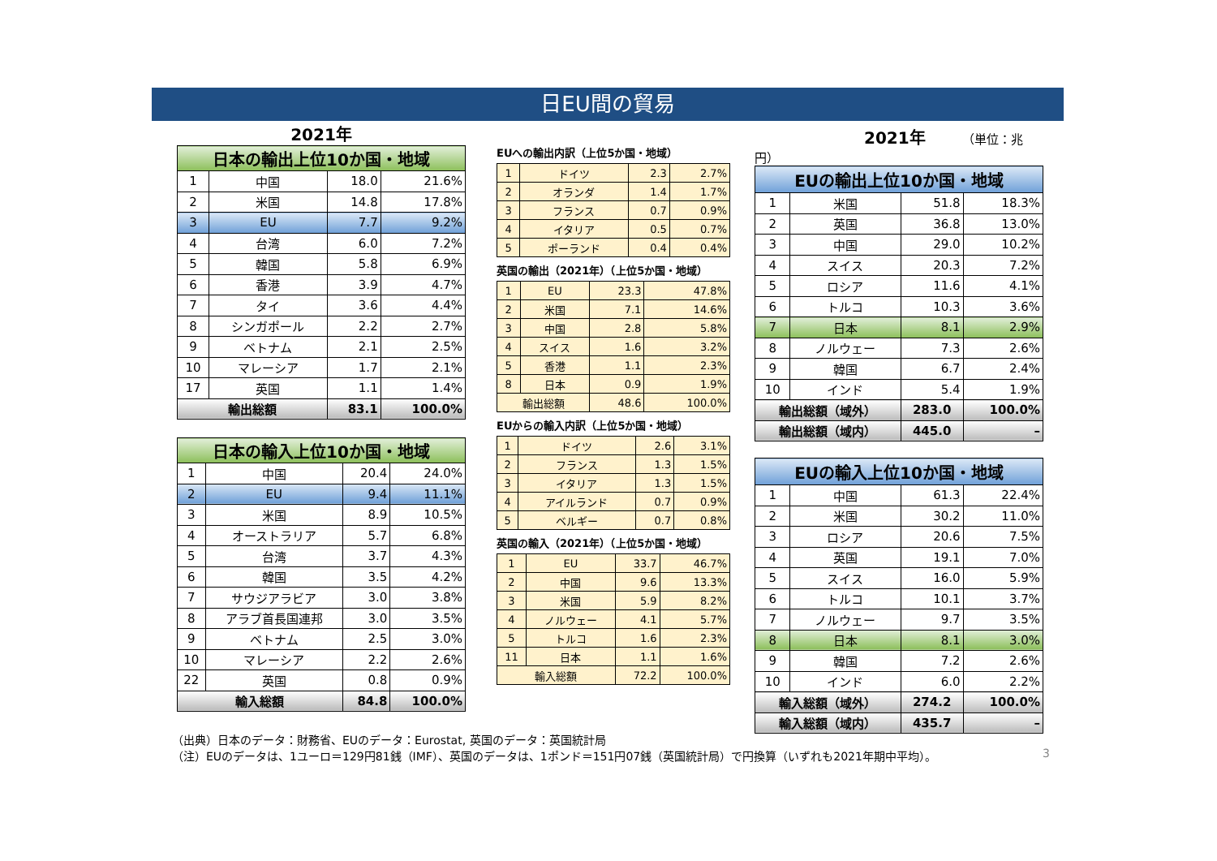日EU間の貿易
2021年
| 日本の輸出上位10か国・地域 | | | |
| --- | --- | --- | --- |
| 1 | 中国 | 18.0 | 21.6% |
| 2 | 米国 | 14.8 | 17.8% |
| 3 | EU | 7.7 | 9.2% |
| 4 | 台湾 | 6.0 | 7.2% |
| 5 | 韓国 | 5.8 | 6.9% |
| 6 | 香港 | 3.9 | 4.7% |
| 7 | タイ | 3.6 | 4.4% |
| 8 | シンガポール | 2.2 | 2.7% |
| 9 | ベトナム | 2.1 | 2.5% |
| 10 | マレーシア | 1.7 | 2.1% |
| 17 | 英国 | 1.1 | 1.4% |
| 輸出総額 | | 83.1 | 100.0% |
| 日本の輸入上位10か国・地域 | | | |
| --- | --- | --- | --- |
| 1 | 中国 | 20.4 | 24.0% |
| 2 | EU | 9.4 | 11.1% |
| 3 | 米国 | 8.9 | 10.5% |
| 4 | オーストラリア | 5.7 | 6.8% |
| 5 | 台湾 | 3.7 | 4.3% |
| 6 | 韓国 | 3.5 | 4.2% |
| 7 | サウジアラビア | 3.0 | 3.8% |
| 8 | アラブ首長国連邦 | 3.0 | 3.5% |
| 9 | ベトナム | 2.5 | 3.0% |
| 10 | マレーシア | 2.2 | 2.6% |
| 22 | 英国 | 0.8 | 0.9% |
| 輸入総額 | | 84.8 | 100.0% |
EUへの輸出内訳（上位5か国・地域）
| 1 | ドイツ | 2.3 | 2.7% |
| 2 | オランダ | 1.4 | 1.7% |
| 3 | フランス | 0.7 | 0.9% |
| 4 | イタリア | 0.5 | 0.7% |
| 5 | ポーランド | 0.4 | 0.4% |
英国の輸出（2021年）（上位5か国・地域）
| 1 | EU | 23.3 | 47.8% |
| 2 | 米国 | 7.1 | 14.6% |
| 3 | 中国 | 2.8 | 5.8% |
| 4 | スイス | 1.6 | 3.2% |
| 5 | 香港 | 1.1 | 2.3% |
| 8 | 日本 | 0.9 | 1.9% |
| 輸出総額 | | 48.6 | 100.0% |
EUからの輸入内訳（上位5か国・地域）
| 1 | ドイツ | 2.6 | 3.1% |
| 2 | フランス | 1.3 | 1.5% |
| 3 | イタリア | 1.3 | 1.5% |
| 4 | アイルランド | 0.7 | 0.9% |
| 5 | ベルギー | 0.7 | 0.8% |
英国の輸入（2021年）（上位5か国・地域）
| 1 | EU | 33.7 | 46.7% |
| 2 | 中国 | 9.6 | 13.3% |
| 3 | 米国 | 5.9 | 8.2% |
| 4 | ノルウェー | 4.1 | 5.7% |
| 5 | トルコ | 1.6 | 2.3% |
| 11 | 日本 | 1.1 | 1.6% |
| 輸入総額 | | 72.2 | 100.0% |
2021年 （単位：兆円）
| EUの輸出上位10か国・地域 | | | |
| --- | --- | --- | --- |
| 1 | 米国 | 51.8 | 18.3% |
| 2 | 英国 | 36.8 | 13.0% |
| 3 | 中国 | 29.0 | 10.2% |
| 4 | スイス | 20.3 | 7.2% |
| 5 | ロシア | 11.6 | 4.1% |
| 6 | トルコ | 10.3 | 3.6% |
| 7 | 日本 | 8.1 | 2.9% |
| 8 | ノルウェー | 7.3 | 2.6% |
| 9 | 韓国 | 6.7 | 2.4% |
| 10 | インド | 5.4 | 1.9% |
| 輸出総額（域外） | | 283.0 | 100.0% |
| 輸出総額（域内） | | 445.0 | – |
| EUの輸入上位10か国・地域 | | | |
| --- | --- | --- | --- |
| 1 | 中国 | 61.3 | 22.4% |
| 2 | 米国 | 30.2 | 11.0% |
| 3 | ロシア | 20.6 | 7.5% |
| 4 | 英国 | 19.1 | 7.0% |
| 5 | スイス | 16.0 | 5.9% |
| 6 | トルコ | 10.1 | 3.7% |
| 7 | ノルウェー | 9.7 | 3.5% |
| 8 | 日本 | 8.1 | 3.0% |
| 9 | 韓国 | 7.2 | 2.6% |
| 10 | インド | 6.0 | 2.2% |
| 輸入総額（域外） | | 274.2 | 100.0% |
| 輸入総額（域内） | | 435.7 | – |
（出典）日本のデータ：財務省、EUのデータ：Eurostat, 英国のデータ：英国統計局
（注）EUのデータは、1ユーロ＝129円81銭（IMF）、英国のデータは、1ポンド＝151円07銭（英国統計局）で円換算（いずれも2021年期中平均）。
3